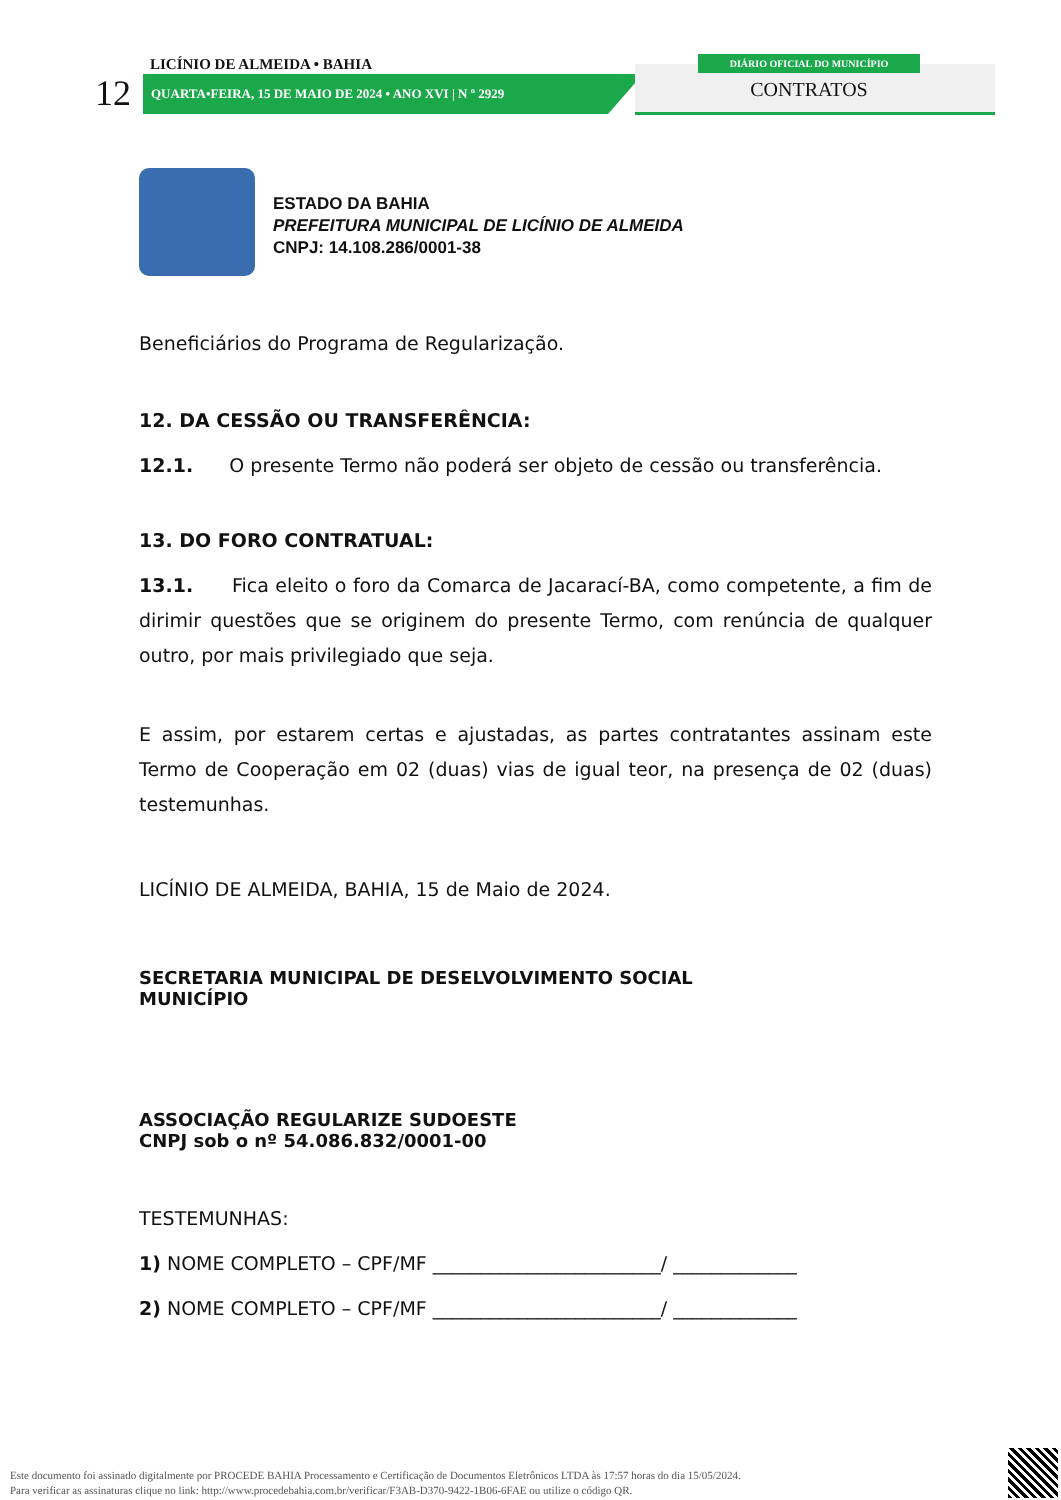12
LICÍNIO DE ALMEIDA • BAHIA
QUARTA•FEIRA, 15 DE MAIO DE 2024 • ANO XVI | N º 2929
DIÁRIO OFICIAL DO MUNICÍPIO
CONTRATOS
ESTADO DA BAHIA
PREFEITURA MUNICIPAL DE LICÍNIO DE ALMEIDA
CNPJ: 14.108.286/0001-38
Beneficiários do Programa de Regularização.
12. DA CESSÃO OU TRANSFERÊNCIA:
12.1. O presente Termo não poderá ser objeto de cessão ou transferência.
13. DO FORO CONTRATUAL:
13.1. Fica eleito o foro da Comarca de Jacarací-BA, como competente, a fim de dirimir questões que se originem do presente Termo, com renúncia de qualquer outro, por mais privilegiado que seja.
E assim, por estarem certas e ajustadas, as partes contratantes assinam este Termo de Cooperação em 02 (duas) vias de igual teor, na presença de 02 (duas) testemunhas.
LICÍNIO DE ALMEIDA, BAHIA, 15 de Maio de 2024.
SECRETARIA MUNICIPAL DE DESELVOLVIMENTO SOCIAL
MUNICÍPIO
ASSOCIAÇÃO REGULARIZE SUDOESTE
CNPJ sob o nº 54.086.832/0001-00
TESTEMUNHAS:
1) NOME COMPLETO – CPF/MF ________________________/ _____________
2) NOME COMPLETO – CPF/MF ________________________/ _____________
Este documento foi assinado digitalmente por PROCEDE BAHIA Processamento e Certificação de Documentos Eletrônicos LTDA às 17:57 horas do dia 15/05/2024.
Para verificar as assinaturas clique no link: http://www.procedebahia.com.br/verificar/F3AB-D370-9422-1B06-6FAE ou utilize o código QR.